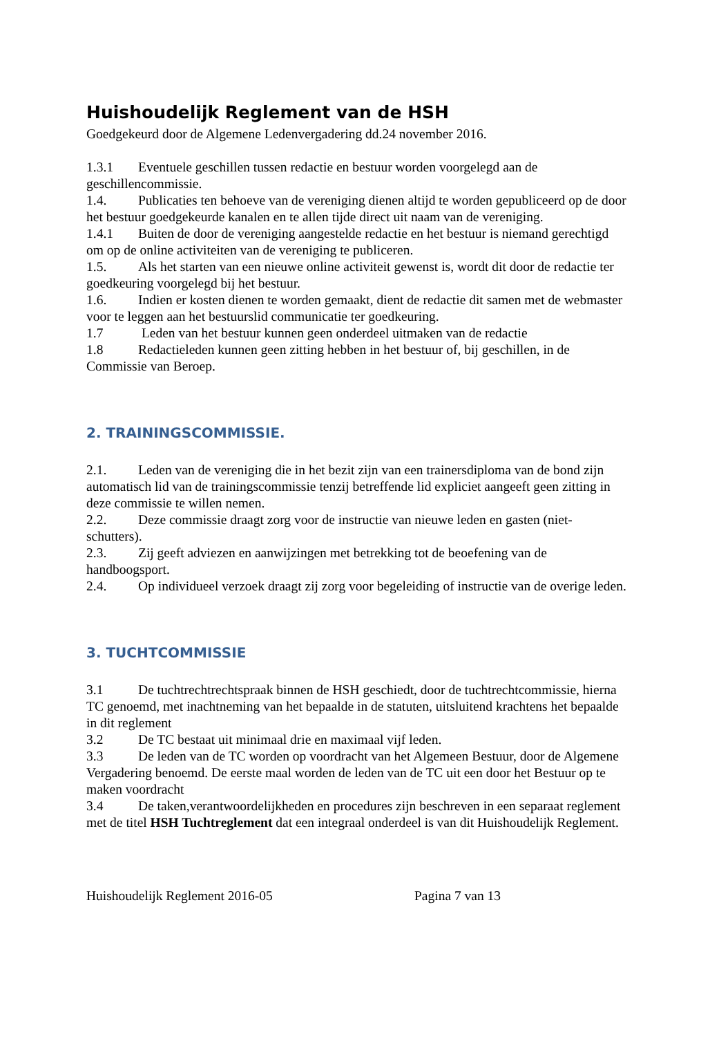Huishoudelijk Reglement van de HSH
Goedgekeurd door de Algemene Ledenvergadering dd.24 november 2016.
1.3.1 Eventuele geschillen tussen redactie en bestuur worden voorgelegd aan de geschillencommissie.
1.4. Publicaties ten behoeve van de vereniging dienen altijd te worden gepubliceerd op de door het bestuur goedgekeurde kanalen en te allen tijde direct uit naam van de vereniging.
1.4.1 Buiten de door de vereniging aangestelde redactie en het bestuur is niemand gerechtigd om op de online activiteiten van de vereniging te publiceren.
1.5. Als het starten van een nieuwe online activiteit gewenst is, wordt dit door de redactie ter goedkeuring voorgelegd bij het bestuur.
1.6. Indien er kosten dienen te worden gemaakt, dient de redactie dit samen met de webmaster voor te leggen aan het bestuurslid communicatie ter goedkeuring.
1.7 Leden van het bestuur kunnen geen onderdeel uitmaken van de redactie
1.8 Redactieleden kunnen geen zitting hebben in het bestuur of, bij geschillen, in de Commissie van Beroep.
2. TRAININGSCOMMISSIE.
2.1. Leden van de vereniging die in het bezit zijn van een trainersdiploma van de bond zijn automatisch lid van de trainingscommissie tenzij betreffende lid expliciet aangeeft geen zitting in deze commissie te willen nemen.
2.2. Deze commissie draagt zorg voor de instructie van nieuwe leden en gasten (niet-schutters).
2.3. Zij geeft adviezen en aanwijzingen met betrekking tot de beoefening van de handboogsport.
2.4. Op individueel verzoek draagt zij zorg voor begeleiding of instructie van de overige leden.
3. TUCHTCOMMISSIE
3.1 De tuchtrechtrechtspraak binnen de HSH geschiedt, door de tuchtrechtcommissie, hierna TC genoemd, met inachtneming van het bepaalde in de statuten, uitsluitend krachtens het bepaalde in dit reglement
3.2 De TC bestaat uit minimaal drie en maximaal vijf leden.
3.3 De leden van de TC worden op voordracht van het Algemeen Bestuur, door de Algemene Vergadering benoemd. De eerste maal worden de leden van de TC uit een door het Bestuur op te maken voordracht
3.4 De taken,verantwoordelijkheden en procedures zijn beschreven in een separaat reglement met de titel HSH Tuchtreglement dat een integraal onderdeel is van dit Huishoudelijk Reglement.
Huishoudelijk Reglement 2016-05 Pagina 7 van 13